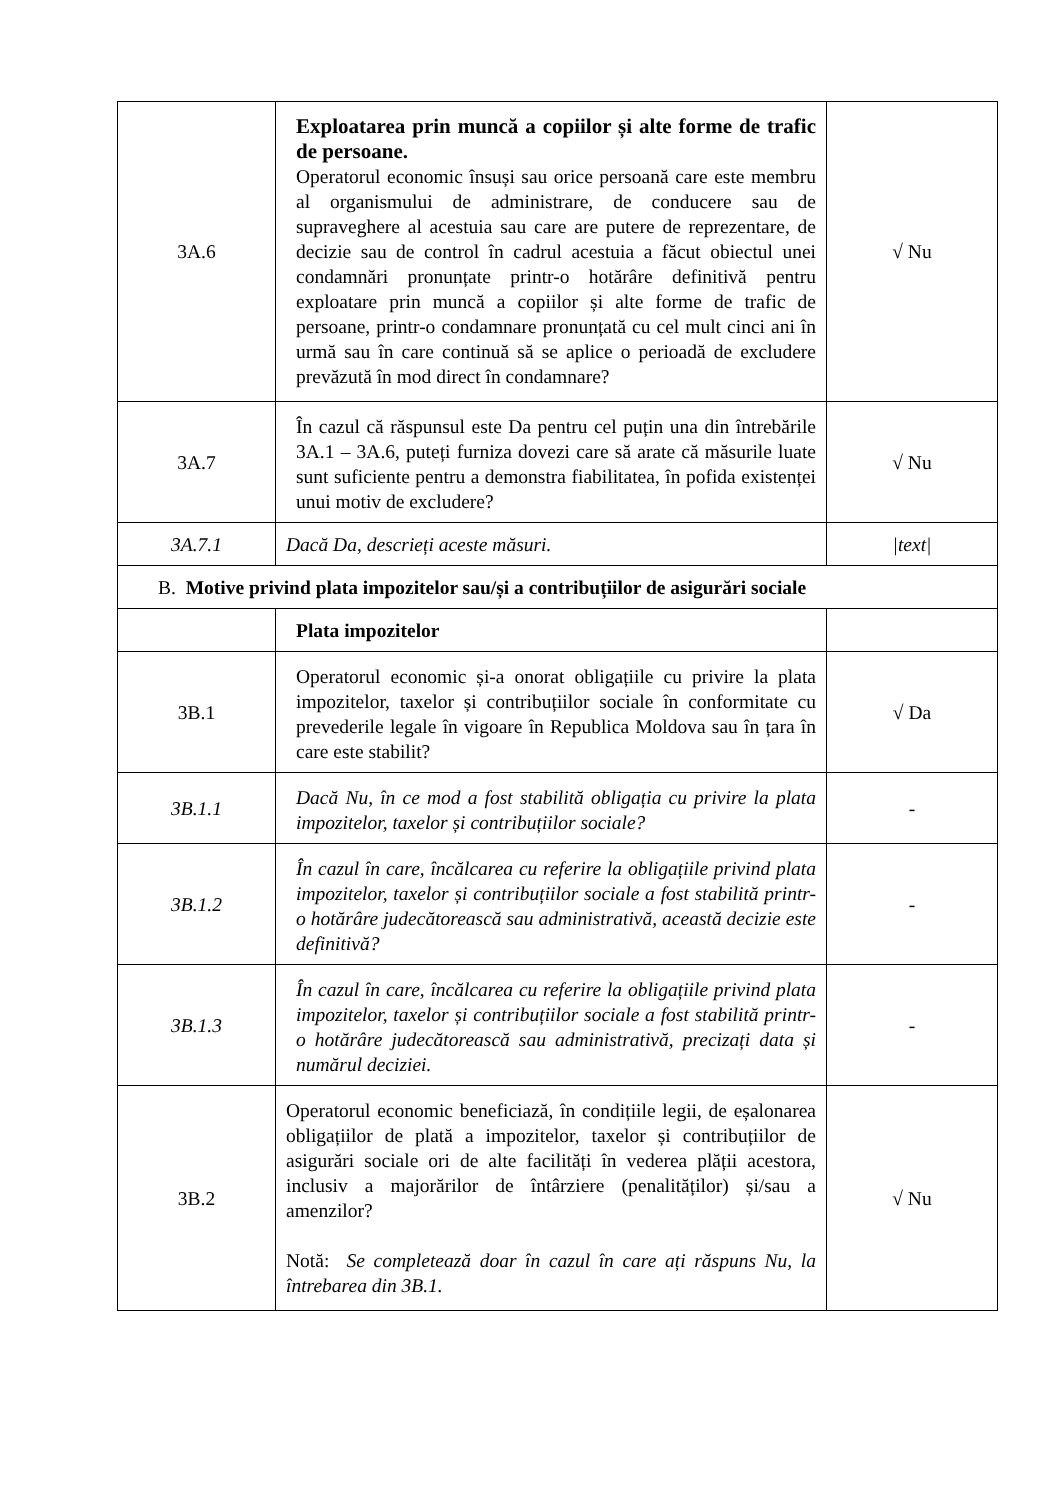| 3A.6 | Exploatarea prin muncă a copiilor și alte forme de trafic de persoane. Operatorul economic însuși sau orice persoană care este membru al organismului de administrare, de conducere sau de supraveghere al acestuia sau care are putere de reprezentare, de decizie sau de control în cadrul acestuia a făcut obiectul unei condamnări pronunțate printr-o hotărâre definitivă pentru exploatare prin muncă a copiilor și alte forme de trafic de persoane, printr-o condamnare pronunțată cu cel mult cinci ani în urmă sau în care continuă să se aplice o perioadă de excludere prevăzută în mod direct în condamnare? | √ Nu |
| 3A.7 | În cazul că răspunsul este Da pentru cel puțin una din întrebările 3A.1 – 3A.6, puteți furniza dovezi care să arate că măsurile luate sunt suficiente pentru a demonstra fiabilitatea, în pofida existenței unui motiv de excludere? | √ Nu |
| 3A.7.1 | Dacă Da, descrieți aceste măsuri. | /text/ |
| B. Motive privind plata impozitelor sau/și a contribuțiilor de asigurări sociale | | |
| | Plata impozitelor | |
| 3B.1 | Operatorul economic și-a onorat obligațiile cu privire la plata impozitelor, taxelor și contribuțiilor sociale în conformitate cu prevederile legale în vigoare în Republica Moldova sau în țara în care este stabilit? | √ Da |
| 3B.1.1 | Dacă Nu, în ce mod a fost stabilită obligația cu privire la plata impozitelor, taxelor și contribuțiilor sociale? | - |
| 3B.1.2 | În cazul în care, încălcarea cu referire la obligațiile privind plata impozitelor, taxelor și contribuțiilor sociale a fost stabilită printr-o hotărâre judecătorească sau administrativă, această decizie este definitivă? | - |
| 3B.1.3 | În cazul în care, încălcarea cu referire la obligațiile privind plata impozitelor, taxelor și contribuțiilor sociale a fost stabilită printr-o hotărâre judecătorească sau administrativă, precizați data și numărul deciziei. | - |
| 3B.2 | Operatorul economic beneficiază, în condițiile legii, de eșalonarea obligațiilor de plată a impozitelor, taxelor și contribuțiilor de asigurări sociale ori de alte facilități în vederea plății acestora, inclusiv a majorărilor de întârziere (penalităților) și/sau a amenzilor? Notă: Se completează doar în cazul în care ați răspuns Nu, la întrebarea din 3B.1. | √ Nu |